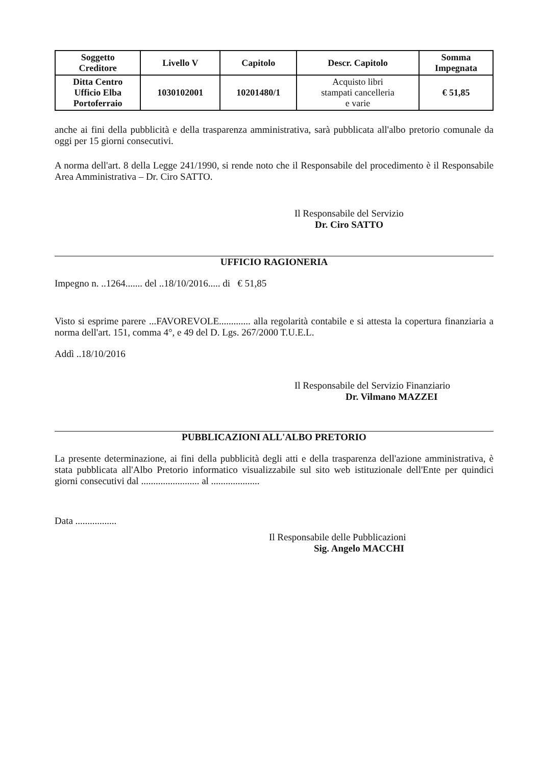| Soggetto Creditore | Livello V | Capitolo | Descr. Capitolo | Somma Impegnata |
| --- | --- | --- | --- | --- |
| Ditta Centro Ufficio Elba Portoferraio | 1030102001 | 10201480/1 | Acquisto libri stampati cancelleria e varie | € 51,85 |
anche ai fini della pubblicità e della trasparenza amministrativa, sarà pubblicata all'albo pretorio comunale da oggi per 15 giorni consecutivi.
A norma dell'art. 8 della Legge 241/1990, si rende noto che il Responsabile del procedimento è il Responsabile Area Amministrativa – Dr. Ciro SATTO.
Il Responsabile del Servizio
Dr. Ciro SATTO
UFFICIO RAGIONERIA
Impegno n. ..1264....... del ..18/10/2016..... di € 51,85
Visto si esprime parere ...FAVOREVOLE............. alla regolarità contabile e si attesta la copertura finanziaria a norma dell'art. 151, comma 4°, e 49 del D. Lgs. 267/2000 T.U.E.L.
Addì ..18/10/2016
Il Responsabile del Servizio Finanziario
Dr. Vilmano MAZZEI
PUBBLICAZIONI ALL'ALBO PRETORIO
La presente determinazione, ai fini della pubblicità degli atti e della trasparenza dell'azione amministrativa, è stata pubblicata all'Albo Pretorio informatico visualizzabile sul sito web istituzionale dell'Ente per quindici giorni consecutivi dal ........................ al ....................
Data .................
Il Responsabile delle Pubblicazioni
Sig. Angelo MACCHI